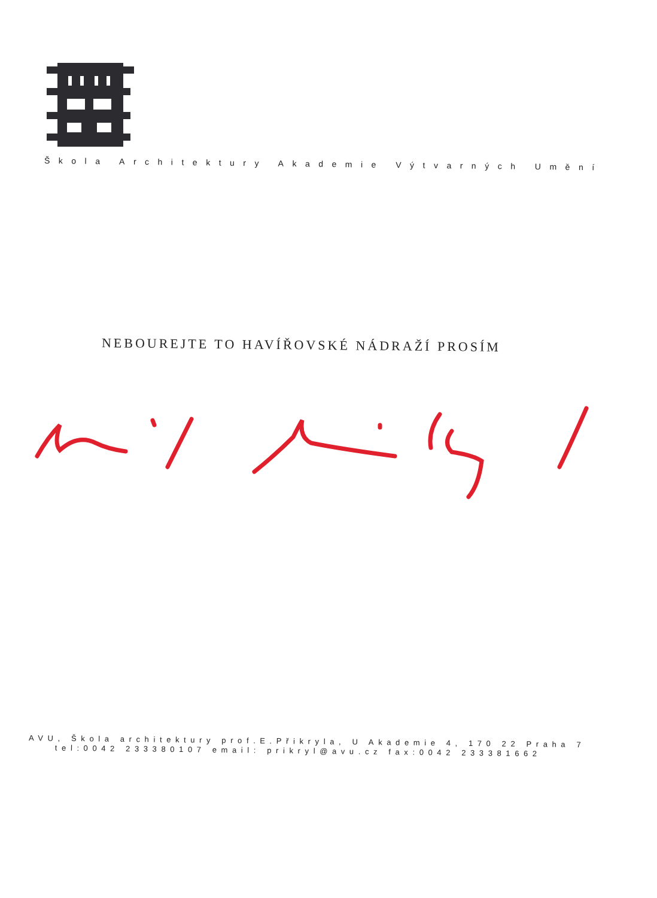Škola Architektury Akademie Výtvarných Umění
NEBOUREJTE TO HAVÍŘOVSKÉ NÁDRAŽÍ PROSÍM
AVU, Škola architektury prof.E.Přikryla, U Akademie 4, 170 22 Praha 7
tel:0042 233380107 email: prikryl@avu.cz fax:0042 233381662